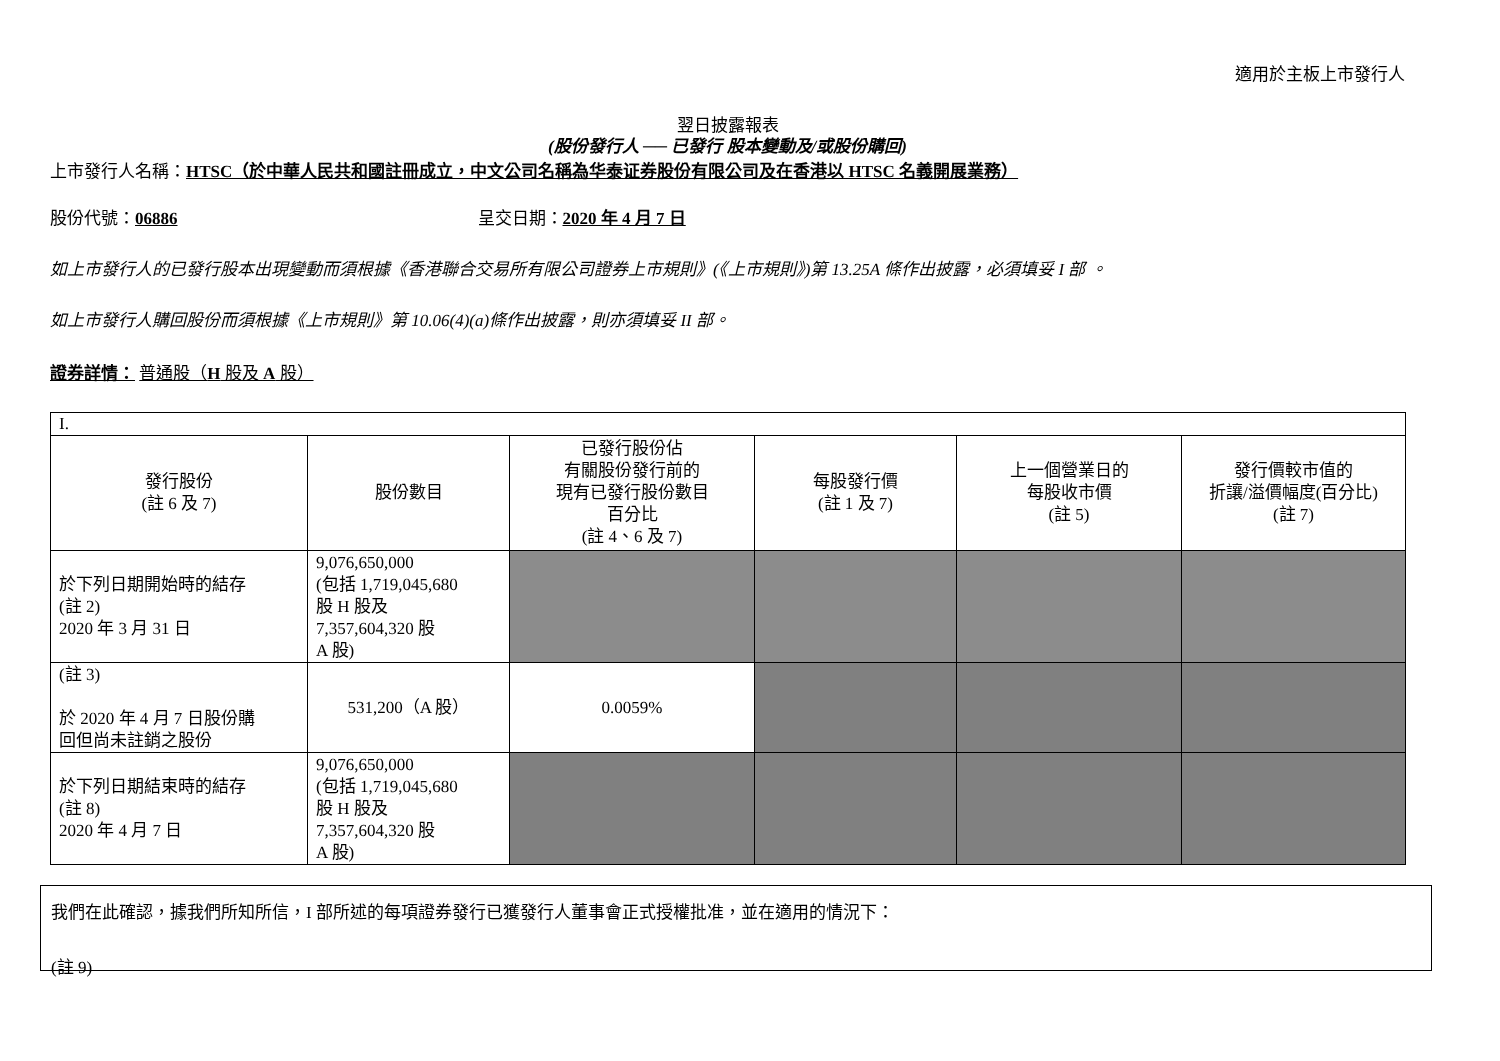適用於主板上市發行人
翌日披露報表
(股份發行人 ── 已發行 股本變動及/或股份購回)
上市發行人名稱：HTSC（於中華人民共和國註冊成立，中文公司名稱為华泰证券股份有限公司及在香港以 HTSC 名義開展業務）
股份代號：06886 呈交日期：2020 年 4 月 7 日
如上市發行人的已發行股本出現變動而須根據《香港聯合交易所有限公司證券上市規則》(《上市規則》)第 13.25A 條作出披露，必須填妥 I 部 。
如上市發行人購回股份而須根據《上市規則》第 10.06(4)(a)條作出披露，則亦須填妥 II 部。
證券詳情： 普通股（H 股及 A 股）
| I. | | | | | |
| 發行股份 (註 6 及 7) | 股份數目 | 已發行股份佔 有關股份發行前的 現有已發行股份數目 百分比 (註 4、6 及 7) | 每股發行價 (註 1 及 7) | 上一個營業日的 每股收市價 (註 5) | 發行價較市值的 折讓/溢價幅度(百分比) (註 7) |
| 於下列日期開始時的結存 (註 2) 2020 年 3 月 31 日 | 9,076,650,000 (包括 1,719,045,680 股 H 股及 7,357,604,320 股 A 股) | | | | |
| (註 3) 於 2020 年 4 月 7 日股份購 回但尚未註銷之股份 | 531,200（A 股） | 0.0059% | | | |
| 於下列日期結束時的結存 (註 8) 2020 年 4 月 7 日 | 9,076,650,000 (包括 1,719,045,680 股 H 股及 7,357,604,320 股 A 股) | | | | |
我們在此確認，據我們所知所信，I 部所述的每項證券發行已獲發行人董事會正式授權批准，並在適用的情況下：
(註 9)